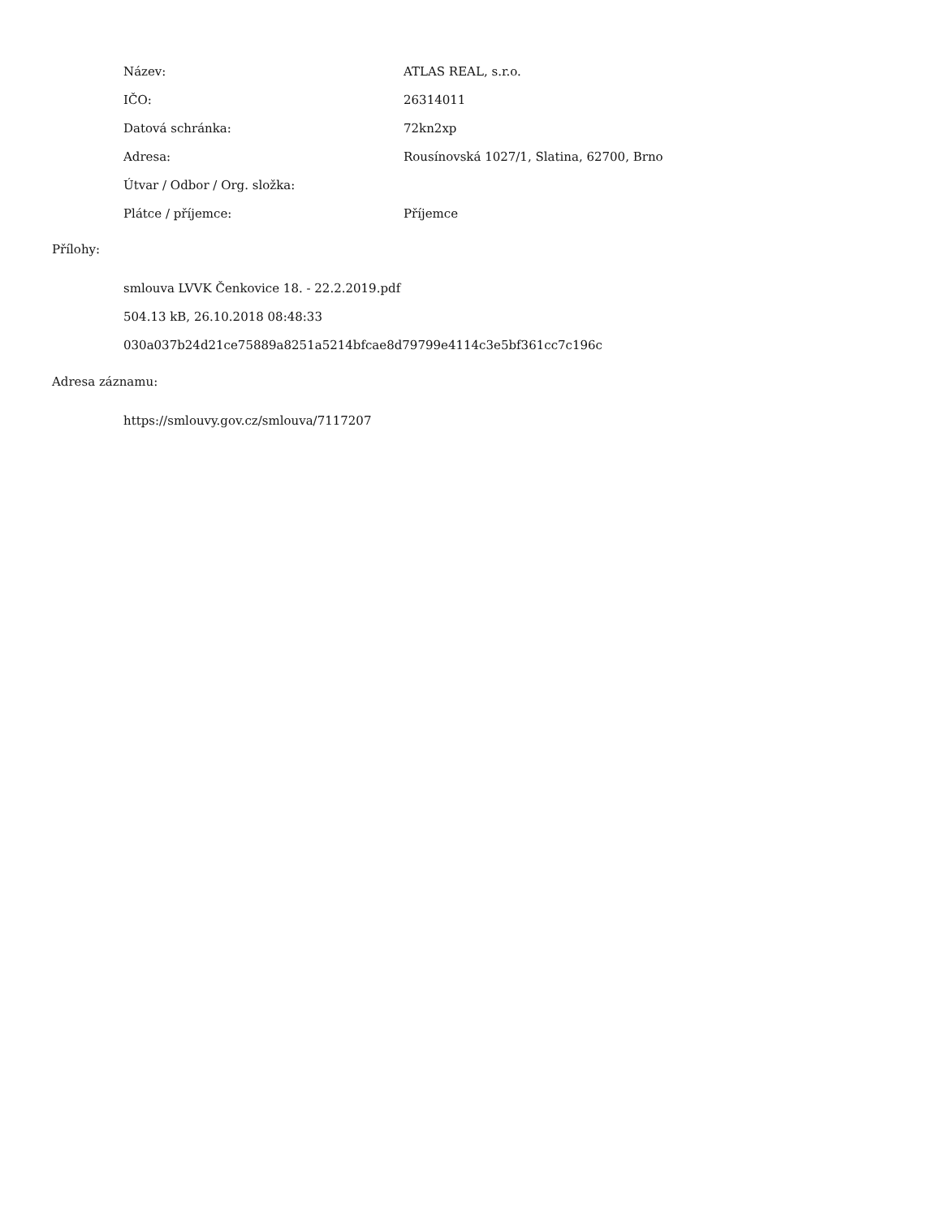| Název: | ATLAS REAL, s.r.o. |
| IČO: | 26314011 |
| Datová schránka: | 72kn2xp |
| Adresa: | Rousínovská 1027/1, Slatina, 62700, Brno |
| Útvar / Odbor / Org. složka: | |
| Plátce / příjemce: | Příjemce |
Přílohy:
smlouva LVVK Čenkovice 18. - 22.2.2019.pdf
504.13 kB, 26.10.2018 08:48:33
030a037b24d21ce75889a8251a5214bfcae8d79799e4114c3e5bf361cc7c196c
Adresa záznamu:
https://smlouvy.gov.cz/smlouva/7117207